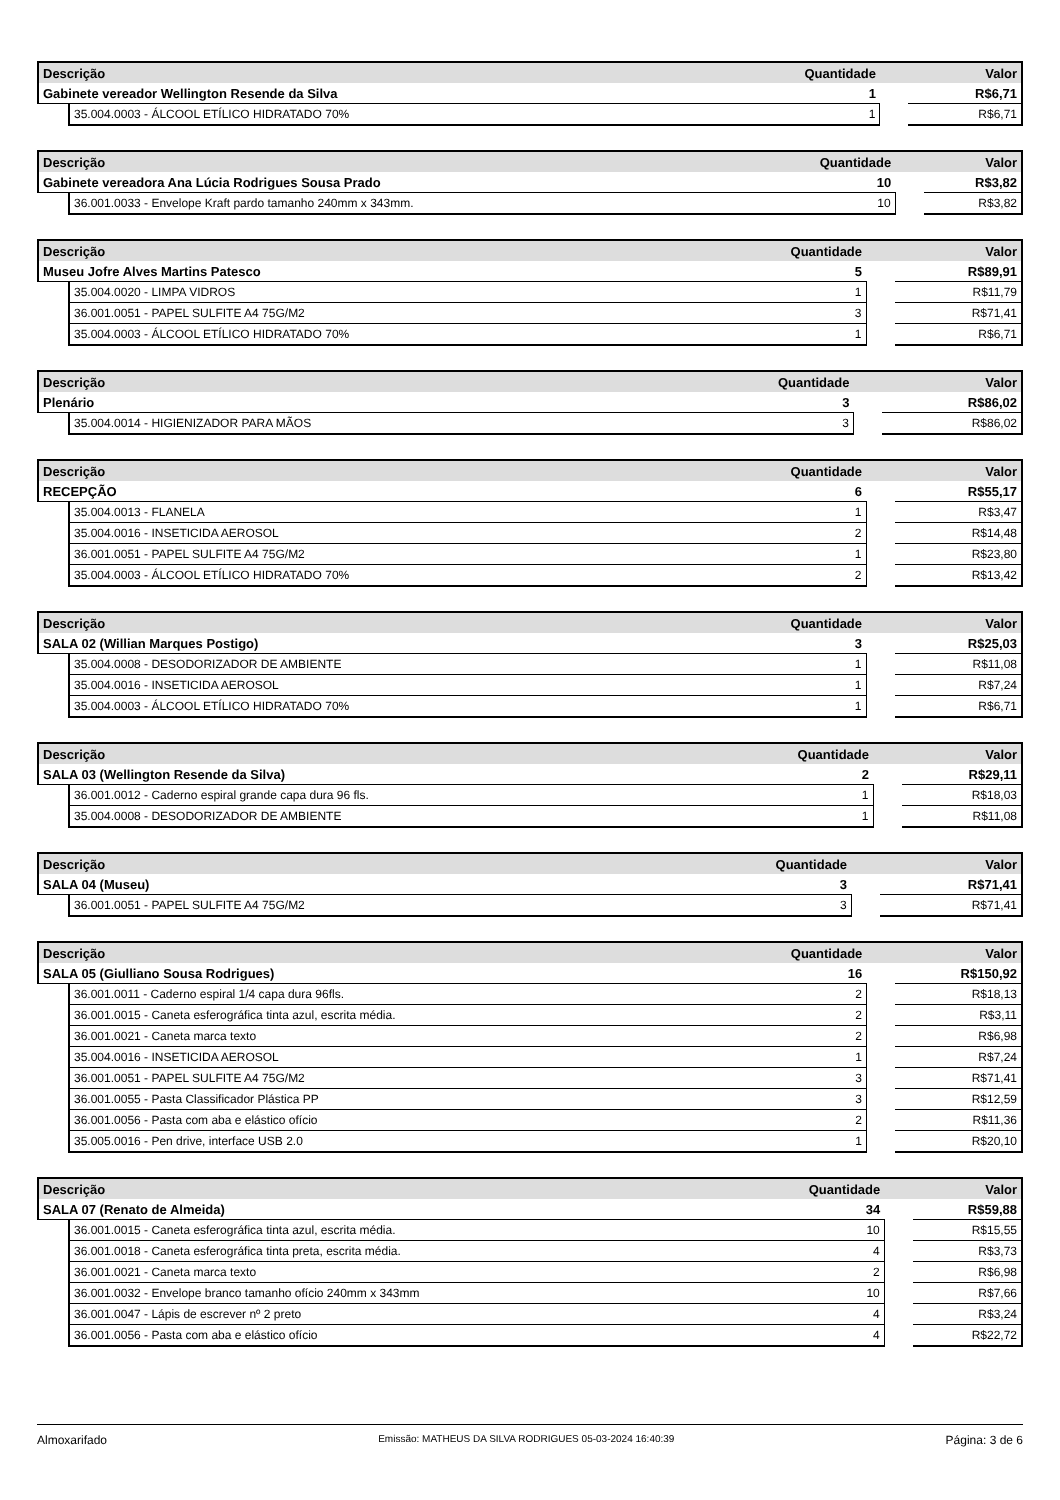| Descrição | | Quantidade | | Valor |
| --- | --- | --- | --- | --- |
| Gabinete vereador Wellington Resende da Silva | | 1 | | R$6,71 |
| | 35.004.0003 - ÁLCOOL ETÍLICO HIDRATADO 70% | 1 | | R$6,71 |
| Descrição | | Quantidade | | Valor |
| --- | --- | --- | --- | --- |
| Gabinete vereadora Ana Lúcia Rodrigues Sousa Prado | | 10 | | R$3,82 |
| | 36.001.0033 - Envelope Kraft pardo tamanho 240mm x 343mm. | 10 | | R$3,82 |
| Descrição | | Quantidade | | Valor |
| --- | --- | --- | --- | --- |
| Museu Jofre Alves Martins Patesco | | 5 | | R$89,91 |
| | 35.004.0020 - LIMPA VIDROS | 1 | | R$11,79 |
| | 36.001.0051 - PAPEL SULFITE A4 75G/M2 | 3 | | R$71,41 |
| | 35.004.0003 - ÁLCOOL ETÍLICO HIDRATADO 70% | 1 | | R$6,71 |
| Descrição | | Quantidade | | Valor |
| --- | --- | --- | --- | --- |
| Plenário | | 3 | | R$86,02 |
| | 35.004.0014 - HIGIENIZADOR PARA MÃOS | 3 | | R$86,02 |
| Descrição | | Quantidade | | Valor |
| --- | --- | --- | --- | --- |
| RECEPÇÃO | | 6 | | R$55,17 |
| | 35.004.0013 - FLANELA | 1 | | R$3,47 |
| | 35.004.0016 - INSETICIDA AEROSOL | 2 | | R$14,48 |
| | 36.001.0051 - PAPEL SULFITE A4 75G/M2 | 1 | | R$23,80 |
| | 35.004.0003 - ÁLCOOL ETÍLICO HIDRATADO 70% | 2 | | R$13,42 |
| Descrição | | Quantidade | | Valor |
| --- | --- | --- | --- | --- |
| SALA 02 (Willian Marques Postigo) | | 3 | | R$25,03 |
| | 35.004.0008 - DESODORIZADOR DE AMBIENTE | 1 | | R$11,08 |
| | 35.004.0016 - INSETICIDA AEROSOL | 1 | | R$7,24 |
| | 35.004.0003 - ÁLCOOL ETÍLICO HIDRATADO 70% | 1 | | R$6,71 |
| Descrição | | Quantidade | | Valor |
| --- | --- | --- | --- | --- |
| SALA 03 (Wellington Resende da Silva) | | 2 | | R$29,11 |
| | 36.001.0012 - Caderno espiral grande capa dura 96 fls. | 1 | | R$18,03 |
| | 35.004.0008 - DESODORIZADOR DE AMBIENTE | 1 | | R$11,08 |
| Descrição | | Quantidade | | Valor |
| --- | --- | --- | --- | --- |
| SALA 04 (Museu) | | 3 | | R$71,41 |
| | 36.001.0051 - PAPEL SULFITE A4 75G/M2 | 3 | | R$71,41 |
| Descrição | | Quantidade | | Valor |
| --- | --- | --- | --- | --- |
| SALA 05 (Giulliano Sousa Rodrigues) | | 16 | | R$150,92 |
| | 36.001.0011 - Caderno espiral 1/4 capa dura 96fls. | 2 | | R$18,13 |
| | 36.001.0015 - Caneta esferográfica tinta azul, escrita média. | 2 | | R$3,11 |
| | 36.001.0021 - Caneta marca texto | 2 | | R$6,98 |
| | 35.004.0016 - INSETICIDA AEROSOL | 1 | | R$7,24 |
| | 36.001.0051 - PAPEL SULFITE A4 75G/M2 | 3 | | R$71,41 |
| | 36.001.0055 - Pasta Classificador Plástica PP | 3 | | R$12,59 |
| | 36.001.0056 - Pasta com aba e elástico ofício | 2 | | R$11,36 |
| | 35.005.0016 - Pen drive, interface USB 2.0 | 1 | | R$20,10 |
| Descrição | | Quantidade | | Valor |
| --- | --- | --- | --- | --- |
| SALA 07 (Renato de Almeida) | | 34 | | R$59,88 |
| | 36.001.0015 - Caneta esferográfica tinta azul, escrita média. | 10 | | R$15,55 |
| | 36.001.0018 - Caneta esferográfica tinta preta, escrita média. | 4 | | R$3,73 |
| | 36.001.0021 - Caneta marca texto | 2 | | R$6,98 |
| | 36.001.0032 - Envelope branco tamanho ofício 240mm x 343mm | 10 | | R$7,66 |
| | 36.001.0047 - Lápis de escrever nº 2 preto | 4 | | R$3,24 |
| | 36.001.0056 - Pasta com aba e elástico ofício | 4 | | R$22,72 |
Almoxarifado Emissão: MATHEUS DA SILVA RODRIGUES 05-03-2024 16:40:39 Página: 3 de 6